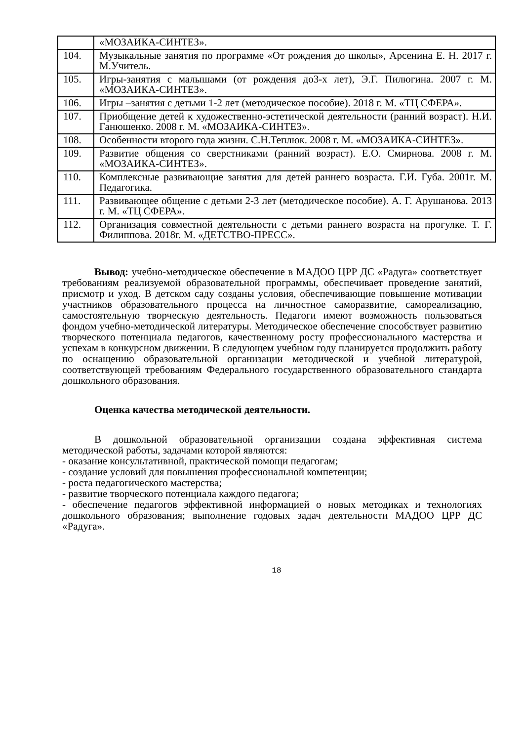| | «МОЗАИКА-СИНТЕЗ». |
| 104. | Музыкальные занятия по программе «От рождения до школы», Арсенина Е. Н. 2017 г. М.Учитель. |
| 105. | Игры-занятия с малышами (от рождения до3-х лет), Э.Г. Пилюгина. 2007 г. М. «МОЗАИКА-СИНТЕЗ». |
| 106. | Игры –занятия с детьми 1-2 лет (методическое пособие). 2018 г. М. «ТЦ СФЕРА». |
| 107. | Приобщение детей к художественно-эстетической деятельности (ранний возраст). Н.И. Ганюшенко. 2008 г. М. «МОЗАИКА-СИНТЕЗ». |
| 108. | Особенности второго года жизни. С.Н.Теплюк. 2008 г. М. «МОЗАИКА-СИНТЕЗ». |
| 109. | Развитие общения со сверстниками (ранний возраст). Е.О. Смирнова. 2008 г. М. «МОЗАИКА-СИНТЕЗ». |
| 110. | Комплексные развивающие занятия для детей раннего возраста. Г.И. Губа. 2001г. М. Педагогика. |
| 111. | Развивающее общение с детьми 2-3 лет (методическое пособие). А. Г. Арушанова. 2013 г. М. «ТЦ СФЕРА». |
| 112. | Организация совместной деятельности с детьми раннего возраста на прогулке. Т. Г. Филиппова. 2018г. М. «ДЕТСТВО-ПРЕСС». |
Вывод: учебно-методическое обеспечение в МАДОО ЦРР ДС «Радуга» соответствует требованиям реализуемой образовательной программы, обеспечивает проведение занятий, присмотр и уход. В детском саду созданы условия, обеспечивающие повышение мотивации участников образовательного процесса на личностное саморазвитие, самореализацию, самостоятельную творческую деятельность. Педагоги имеют возможность пользоваться фондом учебно-методической литературы. Методическое обеспечение способствует развитию творческого потенциала педагогов, качественному росту профессионального мастерства и успехам в конкурсном движении. В следующем учебном году планируется продолжить работу по оснащению образовательной организации методической и учебной литературой, соответствующей требованиям Федерального государственного образовательного стандарта дошкольного образования.
Оценка качества методической деятельности.
В дошкольной образовательной организации создана эффективная система методической работы, задачами которой являются:
- оказание консультативной, практической помощи педагогам;
- создание условий для повышения профессиональной компетенции;
- роста педагогического мастерства;
- развитие творческого потенциала каждого педагога;
- обеспечение педагогов эффективной информацией о новых методиках и технологиях дошкольного образования; выполнение годовых задач деятельности МАДОО ЦРР ДС «Радуга».
18